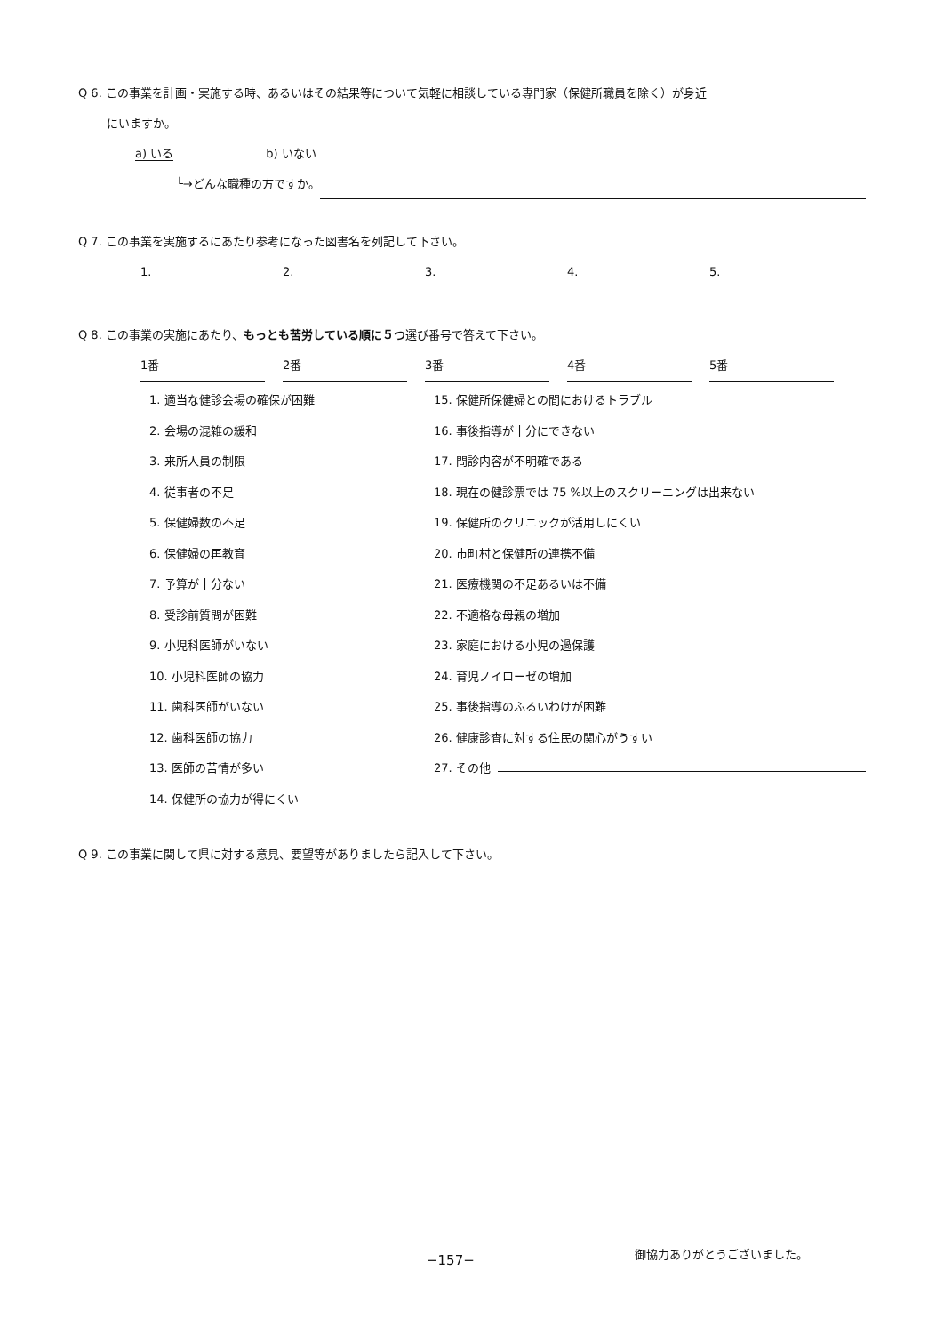Q 6. この事業を計画・実施する時、あるいはその結果等について気軽に相談している専門家（保健所職員を除く）が身近
にいますか。
a) いる　　　　　　　　b) いない
└→どんな職種の方ですか。
Q 7. この事業を実施するにあたり参考になった図書名を列記して下さい。
1. 2. 3. 4. 5.
Q 8. この事業の実施にあたり、もっとも苦労している順に５つ選び番号で答えて下さい。
1番 2番 3番 4番 5番
1. 適当な健診会場の確保が困難
2. 会場の混雑の緩和
3. 来所人員の制限
4. 従事者の不足
5. 保健婦数の不足
6. 保健婦の再教育
7. 予算が十分ない
8. 受診前質問が困難
9. 小児科医師がいない
10. 小児科医師の協力
11. 歯科医師がいない
12. 歯科医師の協力
13. 医師の苦情が多い
14. 保健所の協力が得にくい
15. 保健所保健婦との間におけるトラブル
16. 事後指導が十分にできない
17. 問診内容が不明確である
18. 現在の健診票では 75 %以上のスクリーニングは出来ない
19. 保健所のクリニックが活用しにくい
20. 市町村と保健所の連携不備
21. 医療機関の不足あるいは不備
22. 不適格な母親の増加
23. 家庭における小児の過保護
24. 育児ノイローゼの増加
25. 事後指導のふるいわけが困難
26. 健康診査に対する住民の関心がうすい
27. その他
Q 9. この事業に関して県に対する意見、要望等がありましたら記入して下さい。
−157−
御協力ありがとうございました。